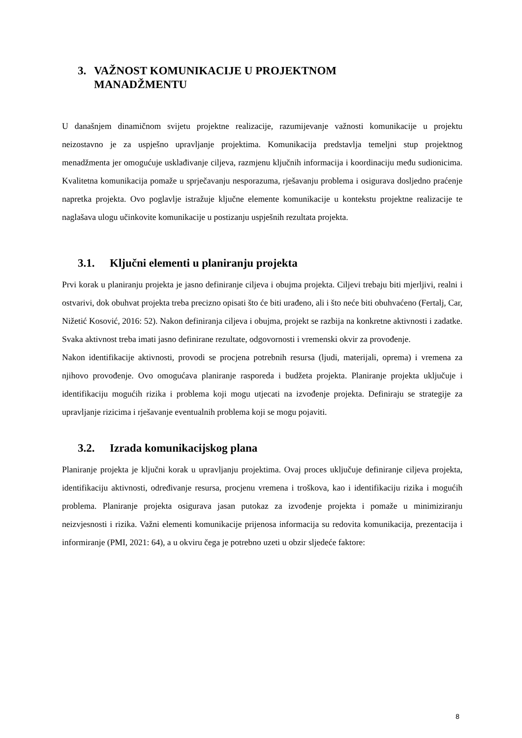3. VAŽNOST KOMUNIKACIJE U PROJEKTNOM
MANADŽMENTU
U današnjem dinamičnom svijetu projektne realizacije, razumijevanje važnosti komunikacije u projektu neizostavno je za uspješno upravljanje projektima. Komunikacija predstavlja temeljni stup projektnog menadžmenta jer omogućuje usklađivanje ciljeva, razmjenu ključnih informacija i koordinaciju među sudionicima. Kvalitetna komunikacija pomaže u sprječavanju nesporazuma, rješavanju problema i osigurava dosljedno praćenje napretka projekta. Ovo poglavlje istražuje ključne elemente komunikacije u kontekstu projektne realizacije te naglašava ulogu učinkovite komunikacije u postizanju uspješnih rezultata projekta.
3.1. Ključni elementi u planiranju projekta
Prvi korak u planiranju projekta je jasno definiranje ciljeva i obujma projekta. Ciljevi trebaju biti mjerljivi, realni i ostvarivi, dok obuhvat projekta treba precizno opisati što će biti urađeno, ali i što neće biti obuhvaćeno (Fertalj, Car, Nižetić Kosović, 2016: 52). Nakon definiranja ciljeva i obujma, projekt se razbija na konkretne aktivnosti i zadatke. Svaka aktivnost treba imati jasno definirane rezultate, odgovornosti i vremenski okvir za provođenje.
Nakon identifikacije aktivnosti, provodi se procjena potrebnih resursa (ljudi, materijali, oprema) i vremena za njihovo provođenje. Ovo omogućava planiranje rasporeda i budžeta projekta. Planiranje projekta uključuje i identifikaciju mogućih rizika i problema koji mogu utjecati na izvođenje projekta. Definiraju se strategije za upravljanje rizicima i rješavanje eventualnih problema koji se mogu pojaviti.
3.2. Izrada komunikacijskog plana
Planiranje projekta je ključni korak u upravljanju projektima. Ovaj proces uključuje definiranje ciljeva projekta, identifikaciju aktivnosti, određivanje resursa, procjenu vremena i troškova, kao i identifikaciju rizika i mogućih problema. Planiranje projekta osigurava jasan putokaz za izvođenje projekta i pomaže u minimiziranju neizvjesnosti i rizika. Važni elementi komunikacije prijenosa informacija su redovita komunikacija, prezentacija i informiranje (PMI, 2021: 64), a u okviru čega je potrebno uzeti u obzir sljedeće faktore:
8